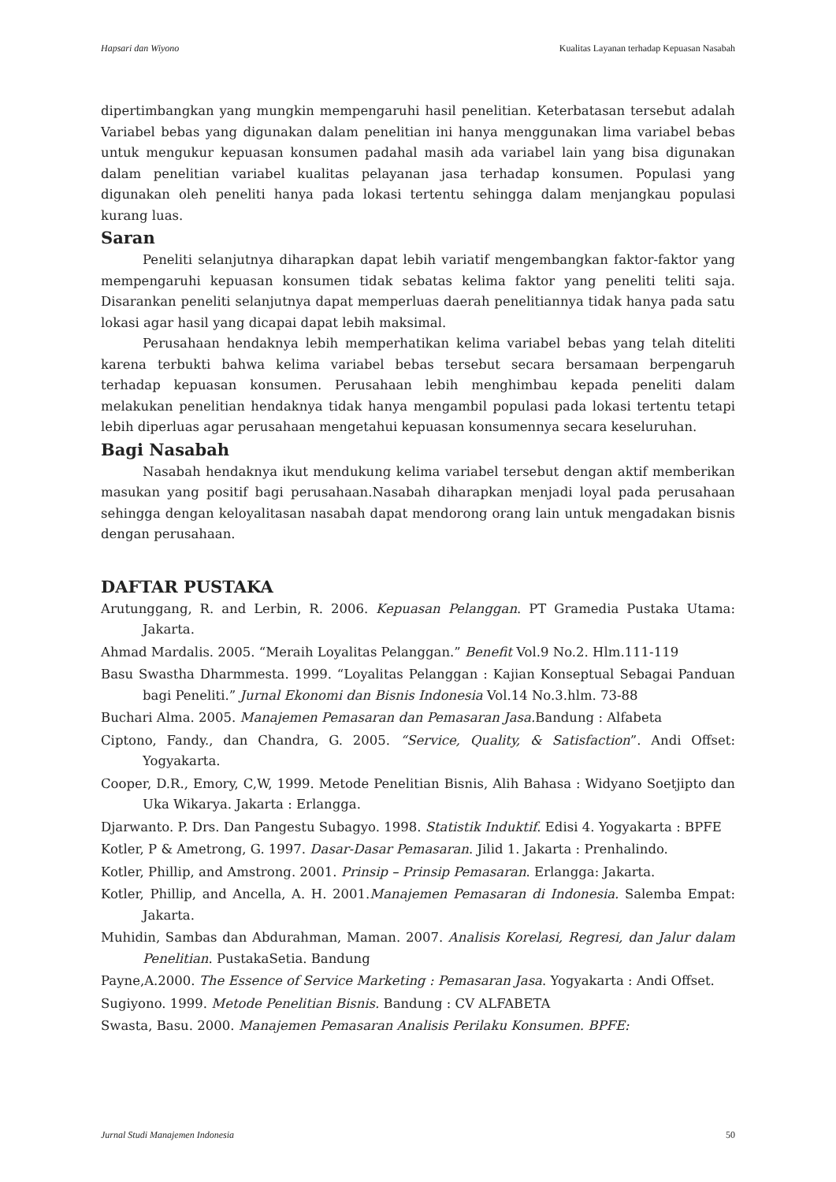Hapsari dan Wiyono Kualitas Layanan terhadap Kepuasan Nasabah
dipertimbangkan yang mungkin mempengaruhi hasil penelitian. Keterbatasan tersebut adalah Variabel bebas yang digunakan dalam penelitian ini hanya menggunakan lima variabel bebas untuk mengukur kepuasan konsumen padahal masih ada variabel lain yang bisa digunakan dalam penelitian variabel kualitas pelayanan jasa terhadap konsumen. Populasi yang digunakan oleh peneliti hanya pada lokasi tertentu sehingga dalam menjangkau populasi kurang luas.
Saran
Peneliti selanjutnya diharapkan dapat lebih variatif mengembangkan faktor-faktor yang mempengaruhi kepuasan konsumen tidak sebatas kelima faktor yang peneliti teliti saja. Disarankan peneliti selanjutnya dapat memperluas daerah penelitiannya tidak hanya pada satu lokasi agar hasil yang dicapai dapat lebih maksimal.
Perusahaan hendaknya lebih memperhatikan kelima variabel bebas yang telah diteliti karena terbukti bahwa kelima variabel bebas tersebut secara bersamaan berpengaruh terhadap kepuasan konsumen. Perusahaan lebih menghimbau kepada peneliti dalam melakukan penelitian hendaknya tidak hanya mengambil populasi pada lokasi tertentu tetapi lebih diperluas agar perusahaan mengetahui kepuasan konsumennya secara keseluruhan.
Bagi Nasabah
Nasabah hendaknya ikut mendukung kelima variabel tersebut dengan aktif memberikan masukan yang positif bagi perusahaan.Nasabah diharapkan menjadi loyal pada perusahaan sehingga dengan keloyalitasan nasabah dapat mendorong orang lain untuk mengadakan bisnis dengan perusahaan.
DAFTAR PUSTAKA
Arutunggang, R. and Lerbin, R. 2006. Kepuasan Pelanggan. PT Gramedia Pustaka Utama: Jakarta.
Ahmad Mardalis. 2005. “Meraih Loyalitas Pelanggan.” Benefit Vol.9 No.2. Hlm.111-119
Basu Swastha Dharmmesta. 1999. “Loyalitas Pelanggan : Kajian Konseptual Sebagai Panduan bagi Peneliti.” Jurnal Ekonomi dan Bisnis Indonesia Vol.14 No.3.hlm. 73-88
Buchari Alma. 2005. Manajemen Pemasaran dan Pemasaran Jasa. Bandung : Alfabeta
Ciptono, Fandy., dan Chandra, G. 2005. “Service, Quality, & Satisfaction”. Andi Offset: Yogyakarta.
Cooper, D.R., Emory, C,W, 1999. Metode Penelitian Bisnis, Alih Bahasa : Widyano Soetjipto dan Uka Wikarya. Jakarta : Erlangga.
Djarwanto. P. Drs. Dan Pangestu Subagyo. 1998. Statistik Induktif. Edisi 4. Yogyakarta : BPFE
Kotler, P & Ametrong, G. 1997. Dasar-Dasar Pemasaran. Jilid 1. Jakarta : Prenhalindo.
Kotler, Phillip, and Amstrong. 2001. Prinsip – Prinsip Pemasaran. Erlangga: Jakarta.
Kotler, Phillip, and Ancella, A. H. 2001.Manajemen Pemasaran di Indonesia. Salemba Empat: Jakarta.
Muhidin, Sambas dan Abdurahman, Maman. 2007. Analisis Korelasi, Regresi, dan Jalur dalam Penelitian. PustakaSetia. Bandung
Payne,A.2000. The Essence of Service Marketing : Pemasaran Jasa. Yogyakarta : Andi Offset.
Sugiyono. 1999. Metode Penelitian Bisnis. Bandung : CV ALFABETA
Swasta, Basu. 2000. Manajemen Pemasaran Analisis Perilaku Konsumen. BPFE:
Jurnal Studi Manajemen Indonesia 50